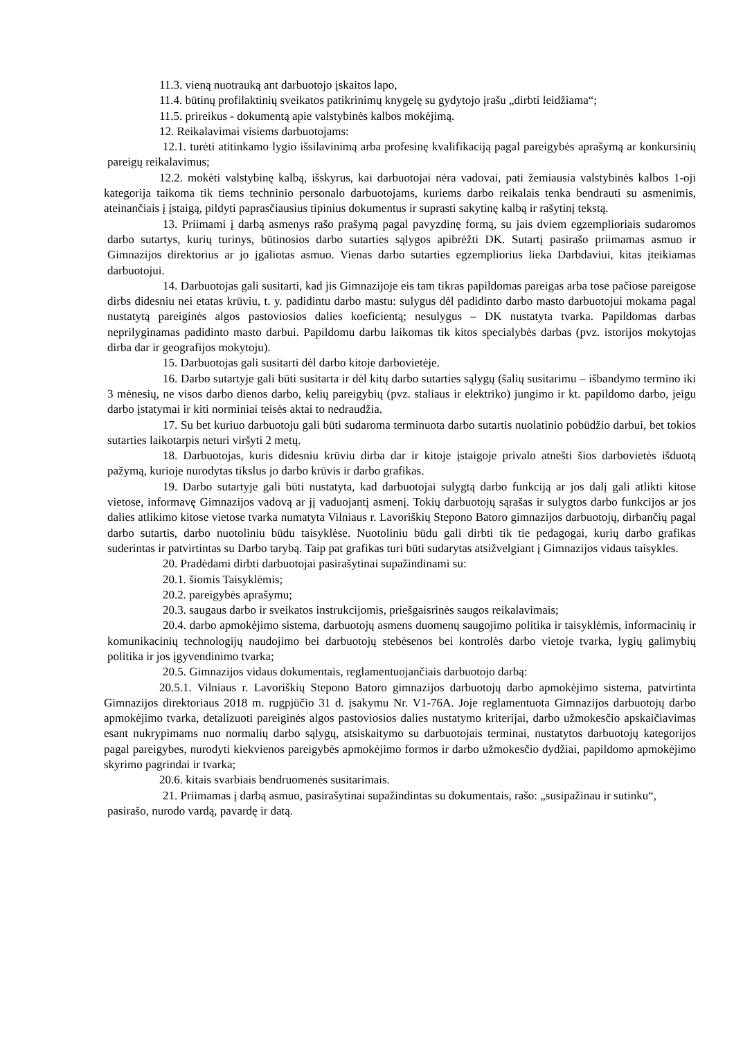11.3. vieną nuotrauką ant darbuotojo įskaitos lapo,
11.4. būtinų profilaktinių sveikatos patikrinimų knygelę su gydytojo įrašu „dirbti leidžiama“;
11.5. prireikus - dokumentą apie valstybinės kalbos mokėjimą.
12. Reikalavimai visiems darbuotojams:
12.1. turėti atitinkamo lygio išsilavinimą arba profesinę kvalifikaciją pagal pareigybės aprašymą ar konkursinių pareigų reikalavimus;
12.2. mokėti valstybinę kalbą, išskyrus, kai darbuotojai nėra vadovai, pati žemiausia valstybinės kalbos 1-oji kategorija taikoma tik tiems techninio personalo darbuotojams, kuriems darbo reikalais tenka bendrauti su asmenimis, ateinančiais į įstaigą, pildyti paprasčiausius tipinius dokumentus ir suprasti sakytinę kalbą ir rašytinį tekstą.
13. Priimami į darbą asmenys rašo prašymą pagal pavyzdinę formą, su jais dviem egzemplioriais sudaromos darbo sutartys, kurių turinys, būtinosios darbo sutarties sąlygos apibrėžti DK. Sutartį pasirašo priimamas asmuo ir Gimnazijos direktorius ar jo įgaliotas asmuo. Vienas darbo sutarties egzempliorius lieka Darbdaviui, kitas įteikiamas darbuotojui.
14. Darbuotojas gali susitarti, kad jis Gimnazijoje eis tam tikras papildomas pareigas arba tose pačiose pareigose dirbs didesniu nei etatas krūviu, t. y. padidintu darbo mastu: sulygus dėl padidinto darbo masto darbuotojui mokama pagal nustatytą pareiginės algos pastoviosios dalies koeficientą; nesulygus – DK nustatyta tvarka. Papildomas darbas neprilyginamas padidinto masto darbui. Papildomu darbu laikomas tik kitos specialybės darbas (pvz. istorijos mokytojas dirba dar ir geografijos mokytoju).
15. Darbuotojas gali susitarti dėl darbo kitoje darbovietėje.
16. Darbo sutartyje gali būti susitarta ir dėl kitų darbo sutarties sąlygų (šalių susitarimu – išbandymo termino iki 3 mėnesių, ne visos darbo dienos darbo, kelių pareigybių (pvz. staliaus ir elektriko) jungimo ir kt. papildomo darbo, jeigu darbo įstatymai ir kiti norminiai teisės aktai to nedraudžia.
17. Su bet kuriuo darbuotoju gali būti sudaroma terminuota darbo sutartis nuolatinio pobūdžio darbui, bet tokios sutarties laikotarpis neturi viršyti 2 metų.
18. Darbuotojas, kuris didesniu krūviu dirba dar ir kitoje įstaigoje privalo atnešti šios darbovietės išduotą pažymą, kurioje nurodytas tikslus jo darbo krūvis ir darbo grafikas.
19. Darbo sutartyje gali būti nustatyta, kad darbuotojai sulygtą darbo funkciją ar jos dalį gali atlikti kitose vietose, informavę Gimnazijos vadovą ar jį vaduojantį asmenį. Tokių darbuotojų sąrašas ir sulygtos darbo funkcijos ar jos dalies atlikimo kitose vietose tvarka numatyta Vilniaus r. Lavoriškių Stepono Batoro gimnazijos darbuotojų, dirbančių pagal darbo sutartis, darbo nuotoliniu būdu taisyklėse. Nuotoliniu būdu gali dirbti tik tie pedagogai, kurių darbo grafikas suderintas ir patvirtintas su Darbo tarybą. Taip pat grafikas turi būti sudarytas atsižvelgiant į Gimnazijos vidaus taisykles.
20. Pradėdami dirbti darbuotojai pasirašytinai supažindinami su:
20.1. šiomis Taisyklėmis;
20.2. pareigybės aprašymu;
20.3. saugaus darbo ir sveikatos instrukcijomis, priešgaisrinės saugos reikalavimais;
20.4. darbo apmokėjimo sistema, darbuotojų asmens duomenų saugojimo politika ir taisyklėmis, informacinių ir komunikacinių technologijų naudojimo bei darbuotojų stebėsenos bei kontrolės darbo vietoje tvarka, lygių galimybių politika ir jos įgyvendinimo tvarka;
20.5. Gimnazijos vidaus dokumentais, reglamentuojančiais darbuotojo darbą:
20.5.1. Vilniaus r. Lavoriškių Stepono Batoro gimnazijos darbuotojų darbo apmokėjimo sistema, patvirtinta Gimnazijos direktoriaus 2018 m. rugpjūčio 31 d. įsakymu Nr. V1-76A. Joje reglamentuota Gimnazijos darbuotojų darbo apmokėjimo tvarka, detalizuoti pareiginės algos pastoviosios dalies nustatymo kriterijai, darbo užmokesčio apskaičiavimas esant nukrypimams nuo normalių darbo sąlygų, atsiskaitymo su darbuotojais terminai, nustatytos darbuotojų kategorijos pagal pareigybes, nurodyti kiekvienos pareigybės apmokėjimo formos ir darbo užmokesčio dydžiai, papildomo apmokėjimo skyrimo pagrindai ir tvarka;
20.6. kitais svarbiais bendruomenės susitarimais.
21. Priimamas į darbą asmuo, pasirašytinai supažindintas su dokumentais, rašo: „susipažinau ir sutinku“, pasirašo, nurodo vardą, pavardę ir datą.